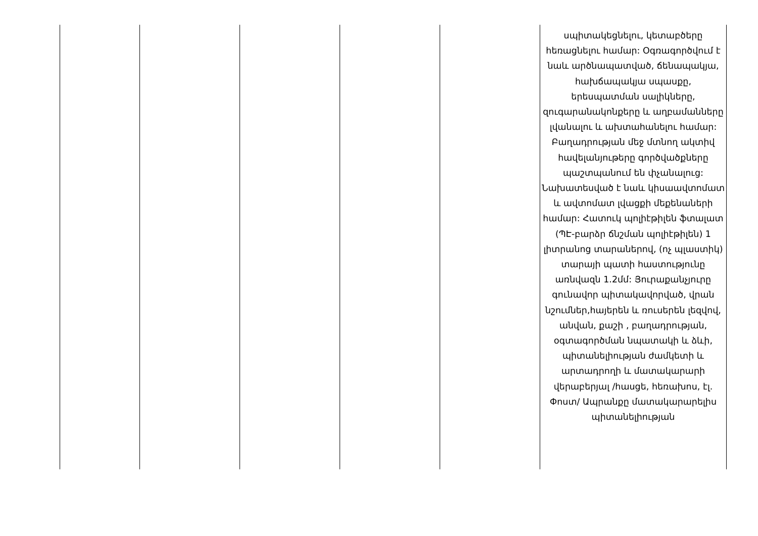| | | | | | սպիտակեցնելու, կետաբծերը հեռացնելու համար: Օգռագործվում է նաև արծնապատված, ճենապակյա, հախճապակյա սպասքը, երեսպատման սալիկները, զուգարանակոնքերը և աղբամանները լվանալու և ախտահանելու համար: Բաղադրության մեջ մտնող ակտիվ հավելանյութերը գործվածքները պաշտպանում են փչանալուց: Նախատեսված է նաև կիսաավտոմատ և ավտոմատ լվացքի մեքենաների համար: Հատուկ պոլիէթիլեն ֆտալատ (ՊԷ-բարձր ճնշման պոլիէթիլեն) 1 լիտրանոց տարաներով, (ոչ պլաստիկ) տարայի պատի հաստությունը առնվազն 1.2մմ: Յուրաքանչյուրը գունավոր պիտակավորված, վրան նշումներ,հայերեն և ռուսերեն լեզվով, անվան, քաշի , բաղադրության, օգտագործման նպատակի և ձևի, պիտանելիության ժամկետի և արտադրողի և մատակարարի վերաբերյալ /հասցե, հեռախոս, էլ. Փոստ/ Ապրանքը մատակարարելիս պիտանելիության |